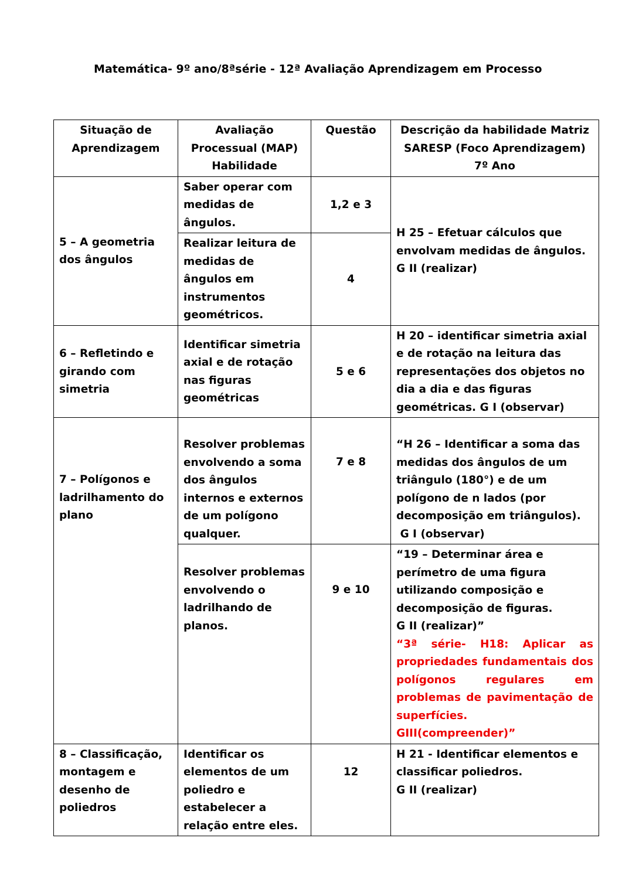Matemática- 9º ano/8ªsérie - 12ª Avaliação Aprendizagem em Processo
| Situação de Aprendizagem | Avaliação Processual (MAP) Habilidade | Questão | Descrição da habilidade Matriz SARESP (Foco Aprendizagem) 7º Ano |
| --- | --- | --- | --- |
| 5 – A geometria dos ângulos | Saber operar com medidas de ângulos. | 1,2 e 3 | H 25 – Efetuar cálculos que envolvam medidas de ângulos. G II (realizar) |
| | Realizar leitura de medidas de ângulos em instrumentos geométricos. | 4 | |
| 6 – Refletindo e girando com simetria | Identificar simetria axial e de rotação nas figuras geométricas | 5 e 6 | H 20 – identificar simetria axial e de rotação na leitura das representações dos objetos no dia a dia e das figuras geométricas. G I (observar) |
| 7 – Polígonos e ladrilhamento do plano | Resolver problemas envolvendo a soma dos ângulos internos e externos de um polígono qualquer. | 7 e 8 | “H 26 – Identificar a soma das medidas dos ângulos de um triângulo (180°) e de um polígono de n lados (por decomposição em triângulos). G I (observar) |
| | Resolver problemas envolvendo o ladrilhando de planos. | 9 e 10 | “19 – Determinar área e perímetro de uma figura utilizando composição e decomposição de figuras. G II (realizar)” “3ª série- H18: Aplicar as propriedades fundamentais dos polígonos regulares em problemas de pavimentação de superfícies. GIII(compreender)” |
| 8 – Classificação, montagem e desenho de poliedros | Identificar os elementos de um poliedro e estabelecer a relação entre eles. | 12 | H 21 - Identificar elementos e classificar poliedros. G II (realizar) |